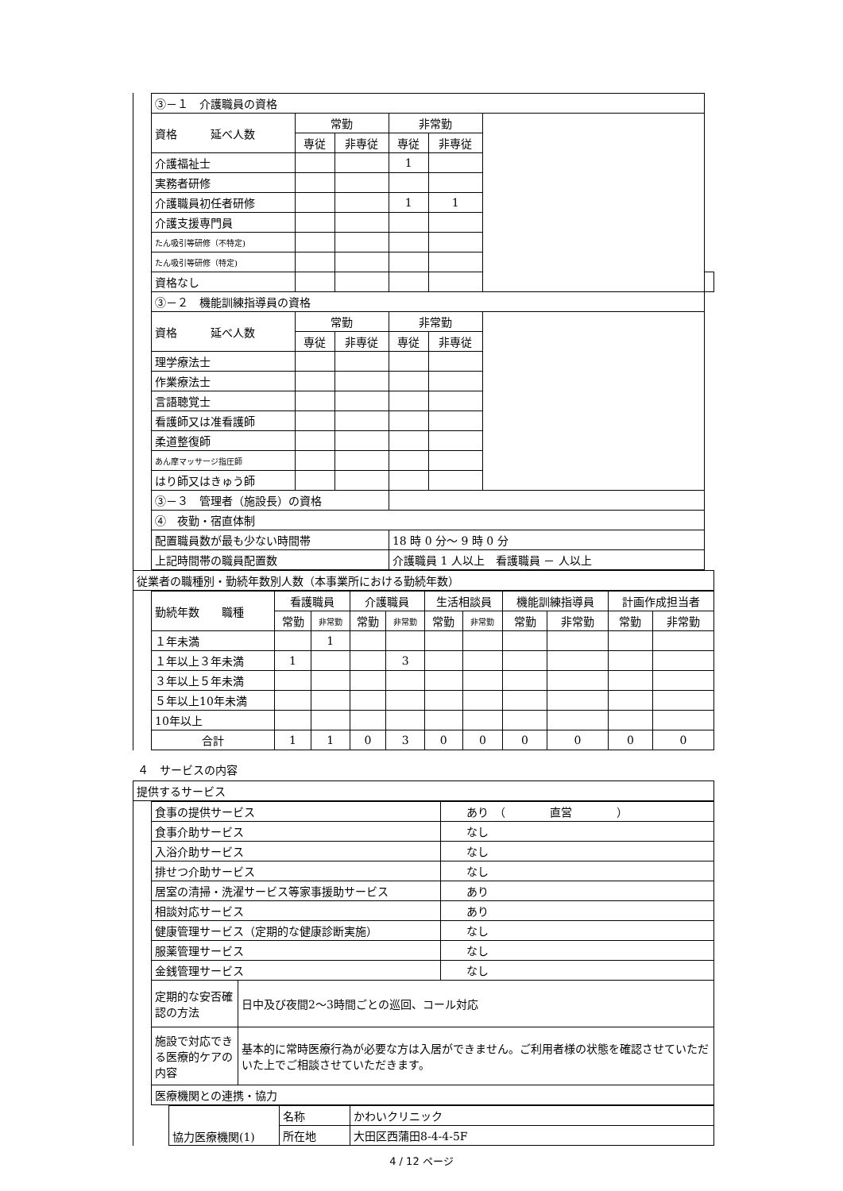| ③－１ 介護職員の資格 | | | | | | |
| 資格 延べ人数 | 常勤 | | 非常勤 | | | |
| | 専従 | 非専従 | 専従 | 非専従 | | |
| 介護福祉士 | | | 1 | | | |
| 実務者研修 | | | | | | |
| 介護職員初任者研修 | | | 1 | 1 | | |
| 介護支援専門員 | | | | | | |
| たん吸引等研修（不特定) | | | | | | |
| たん吸引等研修（特定) | | | | | | |
| 資格なし | | | | | | |
| ③－２ 機能訓練指導員の資格 | | | | | | |
| 資格 延べ人数 | 常勤 | | 非常勤 | | | |
| | 専従 | 非専従 | 専従 | 非専従 | | |
| 理学療法士 | | | | | | |
| 作業療法士 | | | | | | |
| 言語聴覚士 | | | | | | |
| 看護師又は准看護師 | | | | | | |
| 柔道整復師 | | | | | | |
| あん摩マッサージ指圧師 | | | | | | |
| はり師又はきゅう師 | | | | | | |
| ③－３ 管理者（施設長）の資格 | | | | | | |
| ④ 夜勤・宿直体制 | | | | | | |
| 配置職員数が最も少ない時間帯 | | | 18 時 0 分～ 9 時 0 分 | | | |
| 上記時間帯の職員配置数 | | | 介護職員 1 人以上 看護職員 － 人以上 | | | |
| 従業者の職種別・勤続年数別人数（本事業所における勤続年数） |
| 勤続年数 職種 | 看護職員 | | 介護職員 | | 生活相談員 | | 機能訓練指導員 | | 計画作成担当者 | |
| | 常勤 | 非常勤 | 常勤 | 非常勤 | 常勤 | 非常勤 | 常勤 | 非常勤 | 常勤 | 非常勤 |
| １年未満 | | 1 | | | | | | | | |
| １年以上３年未満 | 1 | | | 3 | | | | | | |
| ３年以上５年未満 | | | | | | | | | | |
| ５年以上10年未満 | | | | | | | | | | |
| 10年以上 | | | | | | | | | | |
| 合計 | 1 | 1 | 0 | 3 | 0 | 0 | 0 | 0 | 0 | 0 |
４　サービスの内容
| 提供するサービス |
| 食事の提供サービス | | あり （ 直営 ） |
| 食事介助サービス | | なし |
| 入浴介助サービス | | なし |
| 排せつ介助サービス | | なし |
| 居室の清掃・洗濯サービス等家事援助サービス | | あり |
| 相談対応サービス | | あり |
| 健康管理サービス（定期的な健康診断実施） | | なし |
| 服薬管理サービス | | なし |
| 金銭管理サービス | | なし |
| 定期的な安否確認の方法 | 日中及び夜間2～3時間ごとの巡回、コール対応 | |
| 施設で対応できる医療的ケアの内容 | 基本的に常時医療行為が必要な方は入居ができません。ご利用者様の状態を確認させていただいた上でご相談させていただきます。 | |
| 医療機関との連携・協力 | | |
| 協力医療機関(1) | 名称 | かわいクリニック |
| | 所在地 | 大田区西蒲田8-4-4-5F |
4 / 12 ページ